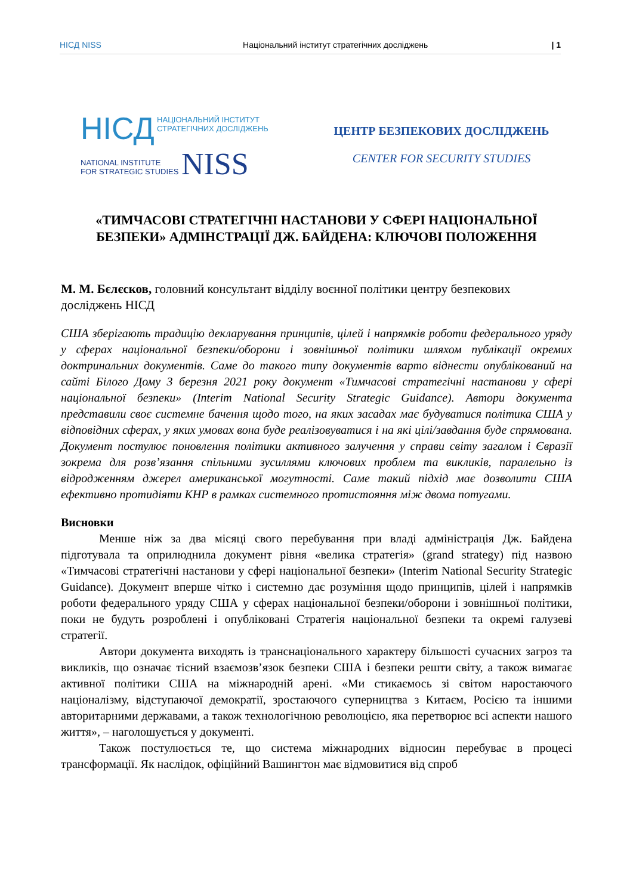НІСД NISS
Національний інститут стратегічних досліджень
| 1
НІСД НАЦІОНАЛЬНИЙ ІНСТИТУТ
СТРАТЕГІЧНИХ ДОСЛІДЖЕНЬ
NATIONAL INSTITUTE
FOR STRATEGIC STUDIES NISS
ЦЕНТР БЕЗПЕКОВИХ ДОСЛІДЖЕНЬ
CENTER FOR SECURITY STUDIES
«ТИМЧАСОВІ СТРАТЕГІЧНІ НАСТАНОВИ У СФЕРІ НАЦІОНАЛЬНОЇ БЕЗПЕКИ» АДМІНСТРАЦІЇ ДЖ. БАЙДЕНА: КЛЮЧОВІ ПОЛОЖЕННЯ
М. М. Бєлєсков, головний консультант відділу воєнної політики центру безпекових досліджень НІСД
США зберігають традицію декларування принципів, цілей і напрямків роботи федерального уряду у сферах національної безпеки/оборони і зовнішньої політики шляхом публікації окремих доктринальних документів. Саме до такого типу документів варто віднести опублікований на сайті Білого Дому 3 березня 2021 року документ «Тимчасові стратегічні настанови у сфері національної безпеки» (Interim National Security Strategic Guidance). Автори документа представили своє системне бачення щодо того, на яких засадах має будуватися політика США у відповідних сферах, у яких умовах вона буде реалізовуватися і на які цілі/завдання буде спрямована. Документ постулює поновлення політики активного залучення у справи світу загалом і Євразії зокрема для розв’язання спільними зусиллями ключових проблем та викликів, паралельно із відродженням джерел американської могутності. Саме такий підхід має дозволити США ефективно протидіяти КНР в рамках системного протистояння між двома потугами.
Висновки
Менше ніж за два місяці свого перебування при владі адміністрація Дж. Байдена підготувала та оприлюднила документ рівня «велика стратегія» (grand strategy) під назвою «Тимчасові стратегічні настанови у сфері національної безпеки» (Interim National Security Strategic Guidance). Документ вперше чітко і системно дає розуміння щодо принципів, цілей і напрямків роботи федерального уряду США у сферах національної безпеки/оборони і зовнішньої політики, поки не будуть розроблені і опубліковані Стратегія національної безпеки та окремі галузеві стратегії.
Автори документа виходять із транснаціонального характеру більшості сучасних загроз та викликів, що означає тісний взаємозв’язок безпеки США і безпеки решти світу, а також вимагає активної політики США на міжнародній арені. «Ми стикаємось зі світом наростаючого націоналізму, відступаючої демократії, зростаючого суперництва з Китаєм, Росією та іншими авторитарними державами, а також технологічною революцією, яка перетворює всі аспекти нашого життя», – наголошується у документі.
Також постулюється те, що система міжнародних відносин перебуває в процесі трансформації. Як наслідок, офіційний Вашингтон має відмовитися від спроб